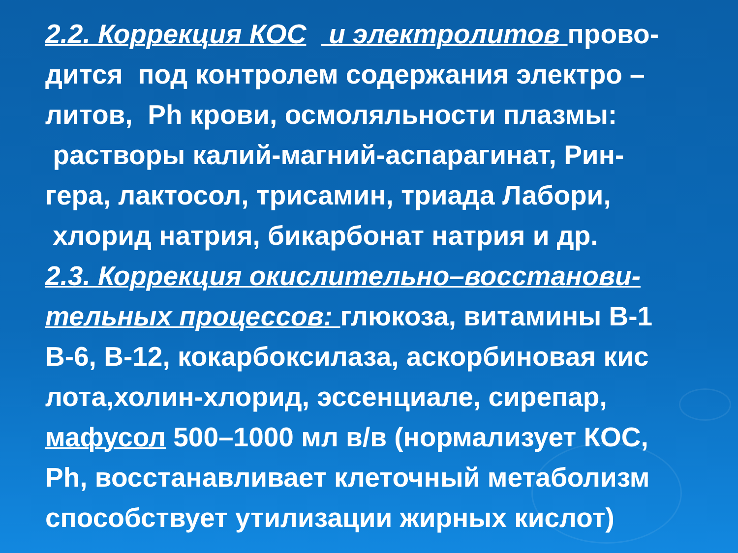2.2. Коррекция КОС и электролитов прово-
дится под контролем содержания электро –
литов, Ph крови, осмоляльности плазмы:
растворы калий-магний-аспарагинат, Рин-
гера, лактосол, трисамин, триада Лабори,
хлорид натрия, бикарбонат натрия и др.
2.3. Коррекция окислительно–восстанови-
тельных процессов: глюкоза, витамины В-1
В-6, В-12, кокарбоксилаза, аскорбиновая кис
лота,холин-хлорид, эссенциале, сирепар,
мафусол 500–1000 мл в/в (нормализует КОС,
Ph, восстанавливает клеточный метаболизм
способствует утилизации жирных кислот)